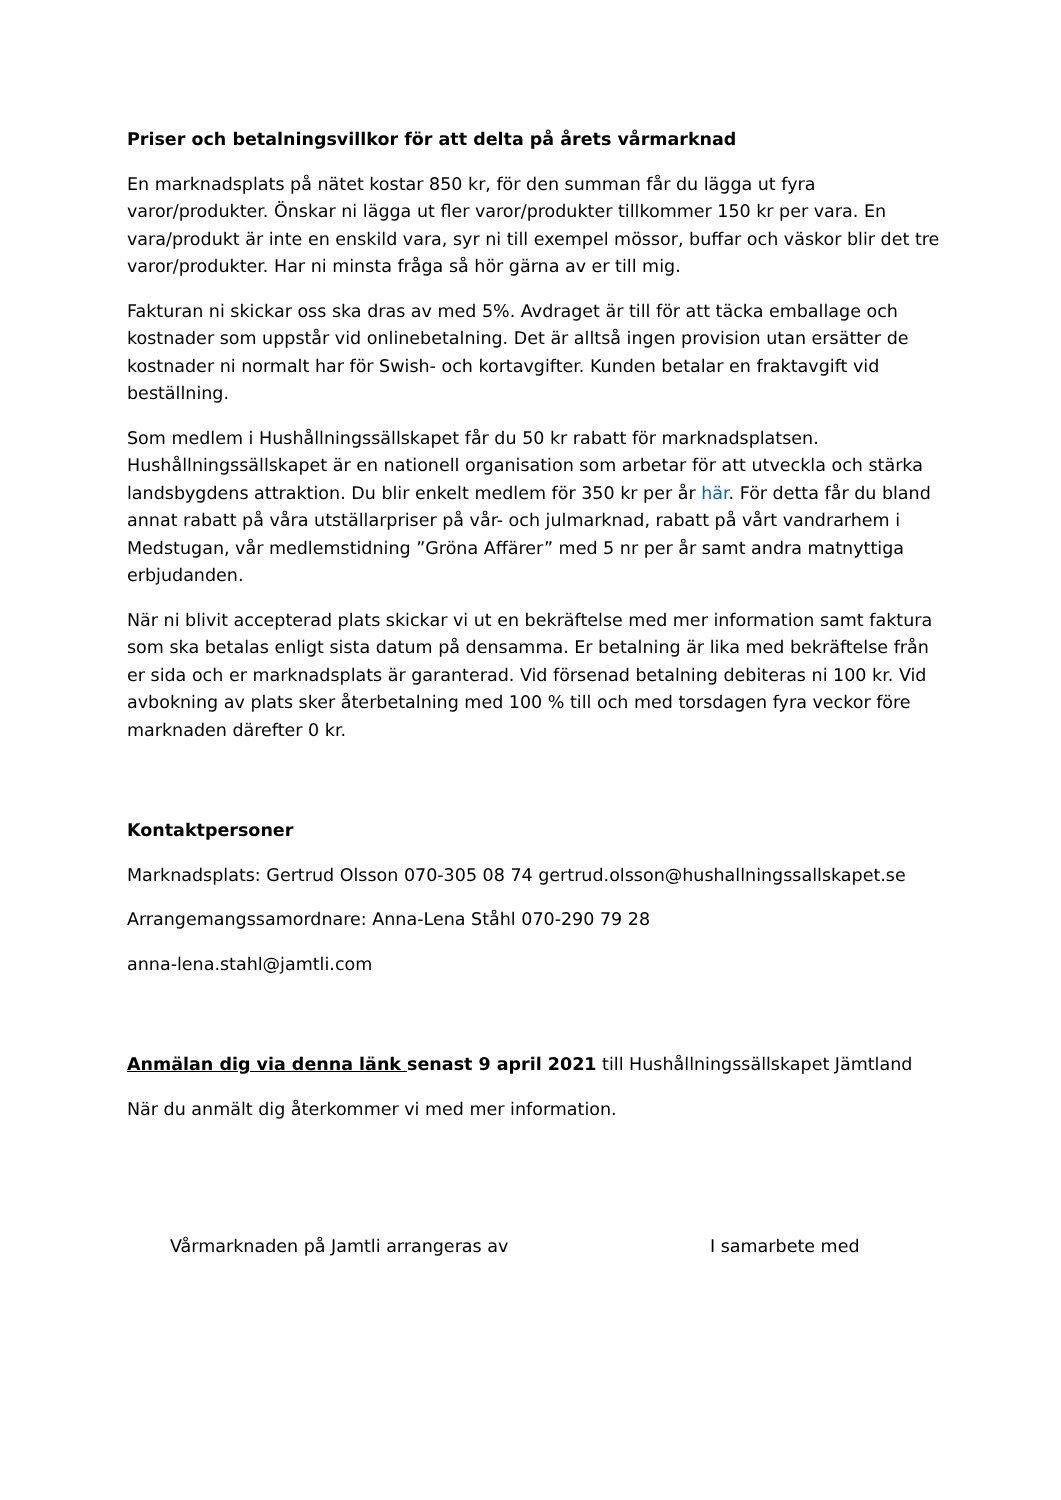Priser och betalningsvillkor för att delta på årets vårmarknad
En marknadsplats på nätet kostar 850 kr, för den summan får du lägga ut fyra varor/produkter. Önskar ni lägga ut fler varor/produkter tillkommer 150 kr per vara. En vara/produkt är inte en enskild vara, syr ni till exempel mössor, buffar och väskor blir det tre varor/produkter. Har ni minsta fråga så hör gärna av er till mig.
Fakturan ni skickar oss ska dras av med 5%. Avdraget är till för att täcka emballage och kostnader som uppstår vid onlinebetalning. Det är alltså ingen provision utan ersätter de kostnader ni normalt har för Swish- och kortavgifter. Kunden betalar en fraktavgift vid beställning.
Som medlem i Hushållningssällskapet får du 50 kr rabatt för marknadsplatsen. Hushållningssällskapet är en nationell organisation som arbetar för att utveckla och stärka landsbygdens attraktion. Du blir enkelt medlem för 350 kr per år här. För detta får du bland annat rabatt på våra utställarpriser på vår- och julmarknad, rabatt på vårt vandrarhem i Medstugan, vår medlemstidning ”Gröna Affärer” med 5 nr per år samt andra matnyttiga erbjudanden.
När ni blivit accepterad plats skickar vi ut en bekräftelse med mer information samt faktura som ska betalas enligt sista datum på densamma. Er betalning är lika med bekräftelse från er sida och er marknadsplats är garanterad. Vid försenad betalning debiteras ni 100 kr. Vid avbokning av plats sker återbetalning med 100 % till och med torsdagen fyra veckor före marknaden därefter 0 kr.
Kontaktpersoner
Marknadsplats: Gertrud Olsson 070-305 08 74 gertrud.olsson@hushallningssallskapet.se
Arrangemangssamordnare: Anna-Lena Ståhl 070-290 79 28
anna-lena.stahl@jamtli.com
Anmälan dig via denna länk senast 9 april 2021 till Hushållningssällskapet Jämtland
När du anmält dig återkommer vi med mer information.
Vårmarknaden på Jamtli arrangeras av I samarbete med